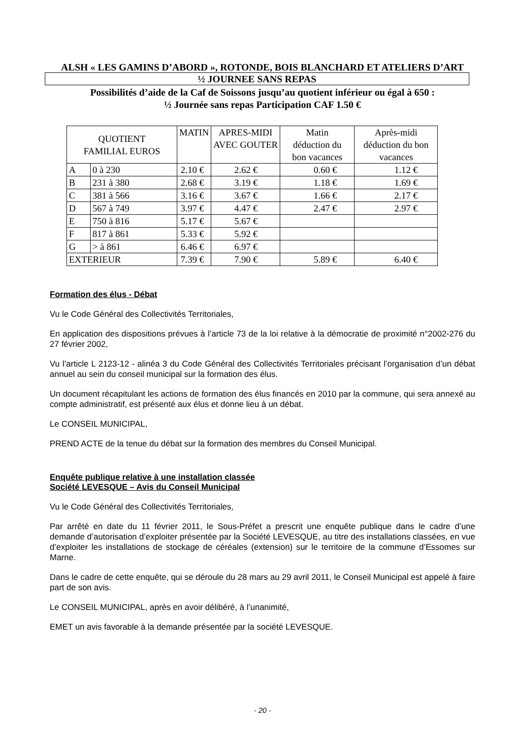ALSH « LES GAMINS D’ABORD », ROTONDE, BOIS BLANCHARD ET ATELIERS D’ART
½ JOURNEE SANS REPAS
Possibilités d’aide de la Caf de Soissons jusqu’au quotient inférieur ou égal à 650 :
½ Journée sans repas Participation CAF 1.50 €
| QUOTIENT FAMILIAL EUROS | | MATIN | APRES-MIDI AVEC GOUTER | Matin déduction du bon vacances | Après-midi déduction du bon vacances |
| --- | --- | --- | --- | --- | --- |
| A | 0 à 230 | 2.10 € | 2.62 € | 0.60 € | 1.12 € |
| B | 231 à 380 | 2.68 € | 3.19 € | 1.18 € | 1.69 € |
| C | 381 à 566 | 3.16 € | 3.67 € | 1.66 € | 2.17 € |
| D | 567 à 749 | 3.97 € | 4.47 € | 2.47 € | 2.97 € |
| E | 750 à 816 | 5.17 € | 5.67 € | | |
| F | 817 à 861 | 5.33 € | 5.92 € | | |
| G | > à 861 | 6.46 € | 6.97 € | | |
| EXTERIEUR | | 7.39 € | 7.90 € | 5.89 € | 6.40 € |
Formation des élus - Débat
Vu le Code Général des Collectivités Territoriales,
En application des dispositions prévues à l’article 73 de la loi relative à la démocratie de proximité n°2002-276 du 27 février 2002,
Vu l’article L 2123-12 - alinéa 3 du Code Général des Collectivités Territoriales précisant l’organisation d’un débat annuel au sein du conseil municipal sur la formation des élus.
Un document récapitulant les actions de formation des élus financés en 2010 par la commune, qui sera annexé au compte administratif, est présenté aux élus et donne lieu à un débat.
Le CONSEIL MUNICIPAL,
PREND ACTE de la tenue du débat sur la formation des membres du Conseil Municipal.
Enquête publique relative à une installation classée
Société LEVESQUE – Avis du Conseil Municipal
Vu le Code Général des Collectivités Territoriales,
Par arrêté en date du 11 février 2011, le Sous-Préfet a prescrit une enquête publique dans le cadre d’une demande d’autorisation d’exploiter présentée par la Société LEVESQUE, au titre des installations classées, en vue d’exploiter les installations de stockage de céréales (extension) sur le territoire de la commune d’Essomes sur Marne.
Dans le cadre de cette enquête, qui se déroule du 28 mars au 29 avril 2011, le Conseil Municipal est appelé à faire part de son avis.
Le CONSEIL MUNICIPAL, après en avoir délibéré, à l’unanimité,
EMET un avis favorable à la demande présentée par la société LEVESQUE.
- 20 -